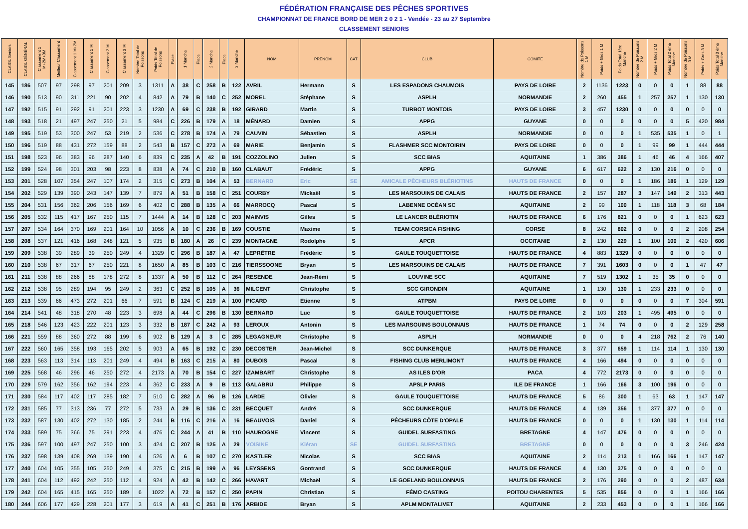FÉDÉRATION FRANÇAISE DES PÊCHES SPORTIVES
CHAMPIONNAT DE FRANCE BORD DE MER 2 0 2 1 - Vendée - 23 au 27 Septembre
CLASSEMENT SENIORS
| CLASS. Seniors | CLASS. GÉNÉRAL | Classement 1 M+2M+3M | Meilleur Classement | Classement 1 M+2M | Classement 1 M | Classement 2 M | Classement 3 M | Nombre Total de Poissons | Poids Total de Poissons | Place | 1 Manche | Place | 2 Manche | Place | 3 Manche | NOM | PRÉNOM | CAT | CLUB | COMITÉ | Nombre de Poissons 1 M | Poids + Gros 1 M | Poids Total 1ère Manche | Nombre de Poissons 2 M | Poids + Gros 2 M | Poids Total 2 ème Manche | Nombre de Poissons 3 M | Poids + Gros 3 M | Poids Total 3 ème Manche |
| --- | --- | --- | --- | --- | --- | --- | --- | --- | --- | --- | --- | --- | --- | --- | --- | --- | --- | --- | --- | --- | --- | --- | --- | --- | --- | --- | --- | --- | --- |
| 145 | 186 | 507 | 97 | 298 | 97 | 201 | 209 | 3 | 1311 | A | 38 | C | 258 | B | 122 | AVRIL | Hermann | S | LES ESPADONS CHAUMOIS | PAYS DE LOIRE | 2 | 1136 | 1223 | 0 | 0 | 0 | 1 | 88 | 88 |
| 146 | 190 | 513 | 90 | 311 | 221 | 90 | 202 | 4 | 842 | A | 79 | B | 140 | C | 252 | MOREL | Stéphane | S | ASPLH | NORMANDIE | 2 | 260 | 455 | 1 | 257 | 257 | 1 | 130 | 130 |
| 147 | 192 | 515 | 91 | 292 | 91 | 201 | 223 | 3 | 1230 | A | 69 | C | 238 | B | 192 | GIRARD | Martin | S | TURBOT MONTOIS | PAYS DE LOIRE | 3 | 457 | 1230 | 0 | 0 | 0 | 0 | 0 | 0 |
| 148 | 193 | 518 | 21 | 497 | 247 | 250 | 21 | 5 | 984 | C | 226 | B | 179 | A | 18 | MÉNARD | Damien | S | APPG | GUYANE | 0 | 0 | 0 | 0 | 0 | 0 | 5 | 420 | 984 |
| 149 | 195 | 519 | 53 | 300 | 247 | 53 | 219 | 2 | 536 | C | 278 | B | 174 | A | 79 | CAUVIN | Sébastien | S | ASPLH | NORMANDIE | 0 | 0 | 0 | 1 | 535 | 535 | 1 | 0 | 1 |
| 150 | 196 | 519 | 88 | 431 | 272 | 159 | 88 | 2 | 543 | B | 157 | C | 273 | A | 69 | MARIE | Benjamin | S | FLASHMER SCC MONTOIRIN | PAYS DE LOIRE | 0 | 0 | 0 | 1 | 99 | 99 | 1 | 444 | 444 |
| 151 | 198 | 523 | 96 | 383 | 96 | 287 | 140 | 6 | 839 | C | 235 | A | 42 | B | 191 | COZZOLINO | Julien | S | SCC BIAS | AQUITAINE | 1 | 386 | 386 | 1 | 46 | 46 | 4 | 166 | 407 |
| 152 | 199 | 524 | 98 | 301 | 203 | 98 | 223 | 8 | 838 | A | 74 | C | 210 | B | 160 | CLABAUT | Frédéric | S | APPG | GUYANE | 6 | 617 | 622 | 2 | 130 | 216 | 0 | 0 | 0 |
| 153 | 201 | 528 | 107 | 354 | 247 | 107 | 174 | 2 | 315 | C | 273 | B | 104 | A | 53 | BERNARD | Eric | SE | AMICALE PÊCHEURS BLÉRIOTINS | HAUTS DE FRANCE | 0 | 0 | 0 | 1 | 186 | 186 | 1 | 129 | 129 |
| 154 | 202 | 529 | 139 | 390 | 243 | 147 | 139 | 7 | 879 | A | 51 | B | 158 | C | 251 | COURBY | Mickaël | S | LES MARSOUINS DE CALAIS | HAUTS DE FRANCE | 2 | 157 | 287 | 3 | 147 | 149 | 2 | 313 | 443 |
| 155 | 204 | 531 | 156 | 362 | 206 | 156 | 169 | 6 | 402 | C | 288 | B | 135 | A | 66 | MARROCQ | Pascal | S | LABENNE OCÉAN SC | AQUITAINE | 2 | 99 | 100 | 1 | 118 | 118 | 3 | 68 | 184 |
| 156 | 205 | 532 | 115 | 417 | 167 | 250 | 115 | 7 | 1444 | A | 14 | B | 128 | C | 203 | MAINVIS | Gilles | S | LE LANCER BLÉRIOTIN | HAUTS DE FRANCE | 6 | 176 | 821 | 0 | 0 | 0 | 1 | 623 | 623 |
| 157 | 207 | 534 | 164 | 370 | 169 | 201 | 164 | 10 | 1056 | A | 10 | C | 236 | B | 169 | COUSTIE | Maxime | S | TEAM CORSICA FISHING | CORSE | 8 | 242 | 802 | 0 | 0 | 0 | 2 | 208 | 254 |
| 158 | 208 | 537 | 121 | 416 | 168 | 248 | 121 | 5 | 935 | B | 180 | A | 26 | C | 239 | MONTAGNE | Rodolphe | S | APCR | OCCITANIE | 2 | 130 | 229 | 1 | 100 | 100 | 2 | 420 | 606 |
| 159 | 209 | 538 | 39 | 289 | 39 | 250 | 249 | 4 | 1329 | C | 296 | B | 187 | A | 47 | LEPRÊTRE | Frédéric | S | GAULE TOUQUETTOISE | HAUTS DE FRANCE | 4 | 883 | 1329 | 0 | 0 | 0 | 0 | 0 | 0 |
| 160 | 210 | 538 | 67 | 317 | 67 | 250 | 221 | 8 | 1650 | A | 85 | B | 103 | C | 216 | TIERSSOONE | Bryan | S | LES MARSOUINS DE CALAIS | HAUTS DE FRANCE | 7 | 391 | 1603 | 0 | 0 | 0 | 1 | 47 | 47 |
| 161 | 211 | 538 | 88 | 266 | 88 | 178 | 272 | 8 | 1337 | A | 50 | B | 112 | C | 264 | RESENDE | Jean-Rémi | S | LOUVINE SCC | AQUITAINE | 7 | 519 | 1302 | 1 | 35 | 35 | 0 | 0 | 0 |
| 162 | 212 | 538 | 95 | 289 | 194 | 95 | 249 | 2 | 363 | C | 252 | B | 105 | A | 36 | MILCENT | Christophe | S | SCC GIRONDIN | AQUITAINE | 1 | 130 | 130 | 1 | 233 | 233 | 0 | 0 | 0 |
| 163 | 213 | 539 | 66 | 473 | 272 | 201 | 66 | 7 | 591 | B | 124 | C | 219 | A | 100 | PICARD | Etienne | S | ATPBM | PAYS DE LOIRE | 0 | 0 | 0 | 0 | 0 | 0 | 7 | 304 | 591 |
| 164 | 214 | 541 | 48 | 318 | 270 | 48 | 223 | 3 | 698 | A | 44 | C | 296 | B | 130 | BERNARD | Luc | S | GAULE TOUQUETTOISE | HAUTS DE FRANCE | 2 | 103 | 203 | 1 | 495 | 495 | 0 | 0 | 0 |
| 165 | 218 | 546 | 123 | 423 | 222 | 201 | 123 | 3 | 332 | B | 187 | C | 242 | A | 93 | LEROUX | Antonin | S | LES MARSOUINS BOULONNAIS | HAUTS DE FRANCE | 1 | 74 | 74 | 0 | 0 | 0 | 2 | 129 | 258 |
| 166 | 221 | 559 | 88 | 360 | 272 | 88 | 199 | 6 | 902 | B | 129 | A | 3 | C | 285 | LEGAGNEUR | Christophe | S | ASPLH | NORMANDIE | 0 | 0 | 0 | 4 | 218 | 762 | 2 | 76 | 140 |
| 167 | 222 | 560 | 165 | 358 | 193 | 165 | 202 | 5 | 903 | A | 65 | B | 192 | C | 230 | DECOSTER | Jean-Michel | S | SCC DUNKERQUE | HAUTS DE FRANCE | 3 | 377 | 659 | 1 | 114 | 114 | 1 | 130 | 130 |
| 168 | 223 | 563 | 113 | 314 | 113 | 201 | 249 | 4 | 494 | B | 163 | C | 215 | A | 80 | DUBOIS | Pascal | S | FISHING CLUB MERLIMONT | HAUTS DE FRANCE | 4 | 166 | 494 | 0 | 0 | 0 | 0 | 0 | 0 |
| 169 | 225 | 568 | 46 | 296 | 46 | 250 | 272 | 4 | 2173 | A | 70 | B | 154 | C | 227 | IZAMBART | Christophe | S | AS ILES D'OR | PACA | 4 | 772 | 2173 | 0 | 0 | 0 | 0 | 0 | 0 |
| 170 | 229 | 579 | 162 | 356 | 162 | 194 | 223 | 4 | 362 | C | 233 | A | 9 | B | 113 | GALABRU | Philippe | S | APSLP PARIS | ILE DE FRANCE | 1 | 166 | 166 | 3 | 100 | 196 | 0 | 0 | 0 |
| 171 | 230 | 584 | 117 | 402 | 117 | 285 | 182 | 7 | 510 | C | 282 | A | 96 | B | 126 | LARDE | Olivier | S | GAULE TOUQUETTOISE | HAUTS DE FRANCE | 5 | 86 | 300 | 1 | 63 | 63 | 1 | 147 | 147 |
| 172 | 231 | 585 | 77 | 313 | 236 | 77 | 272 | 5 | 733 | A | 29 | B | 136 | C | 231 | BECQUET | André | S | SCC DUNKERQUE | HAUTS DE FRANCE | 4 | 139 | 356 | 1 | 377 | 377 | 0 | 0 | 0 |
| 173 | 232 | 587 | 130 | 402 | 272 | 130 | 185 | 2 | 244 | B | 116 | C | 216 | A | 16 | BEAUVOIS | Daniel | S | PÊCHEURS CÔTE D'OPALE | HAUTS DE FRANCE | 0 | 0 | 0 | 1 | 130 | 130 | 1 | 114 | 114 |
| 174 | 233 | 589 | 75 | 366 | 75 | 291 | 223 | 4 | 476 | C | 244 | A | 41 | B | 110 | HAUROGNE | Vincent | S | GUIDEL SURFASTING | BRETAGNE | 4 | 147 | 476 | 0 | 0 | 0 | 0 | 0 | 0 |
| 175 | 236 | 597 | 100 | 497 | 247 | 250 | 100 | 3 | 424 | C | 207 | B | 125 | A | 29 | VOISINE | Kiéran | SE | GUIDEL SURFASTING | BRETAGNE | 0 | 0 | 0 | 0 | 0 | 0 | 3 | 246 | 424 |
| 176 | 237 | 598 | 139 | 408 | 269 | 139 | 190 | 4 | 526 | A | 6 | B | 107 | C | 270 | KASTLER | Nicolas | S | SCC BIAS | AQUITAINE | 2 | 114 | 213 | 1 | 166 | 166 | 1 | 147 | 147 |
| 177 | 240 | 604 | 105 | 355 | 105 | 250 | 249 | 4 | 375 | C | 215 | B | 199 | A | 96 | LEYSSENS | Gontrand | S | SCC DUNKERQUE | HAUTS DE FRANCE | 4 | 130 | 375 | 0 | 0 | 0 | 0 | 0 | 0 |
| 178 | 241 | 604 | 112 | 492 | 242 | 250 | 112 | 4 | 924 | A | 42 | B | 142 | C | 266 | HAVART | Michaël | S | LE GOELAND BOULONNAIS | HAUTS DE FRANCE | 2 | 176 | 290 | 0 | 0 | 0 | 2 | 487 | 634 |
| 179 | 242 | 604 | 165 | 415 | 165 | 250 | 189 | 6 | 1022 | A | 72 | B | 157 | C | 250 | PAPIN | Christian | S | FÉMO CASTING | POITOU CHARENTES | 5 | 535 | 856 | 0 | 0 | 0 | 1 | 166 | 166 |
| 180 | 244 | 606 | 177 | 429 | 228 | 201 | 177 | 3 | 619 | A | 41 | C | 251 | B | 176 | ARBIDE | Bryan | S | APLM MONTALIVET | AQUITAINE | 2 | 233 | 453 | 0 | 0 | 0 | 1 | 166 | 166 |